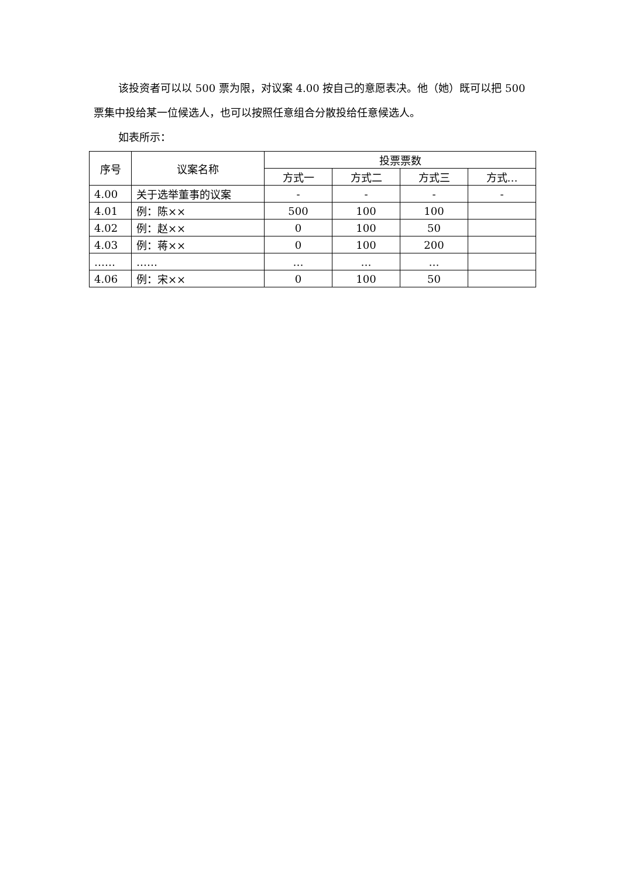该投资者可以以 500 票为限，对议案 4.00 按自己的意愿表决。他（她）既可以把 500 票集中投给某一位候选人，也可以按照任意组合分散投给任意候选人。
如表所示：
| 序号 | 议案名称 | 投票票数 | | | |
| --- | --- | --- | --- | --- | --- |
| | | 方式一 | 方式二 | 方式三 | 方式… |
| 4.00 | 关于选举董事的议案 | - | - | - | - |
| 4.01 | 例：陈×× | 500 | 100 | 100 | |
| 4.02 | 例：赵×× | 0 | 100 | 50 | |
| 4.03 | 例：蒋×× | 0 | 100 | 200 | |
| …… | …… | … | … | … | |
| 4.06 | 例：宋×× | 0 | 100 | 50 | |